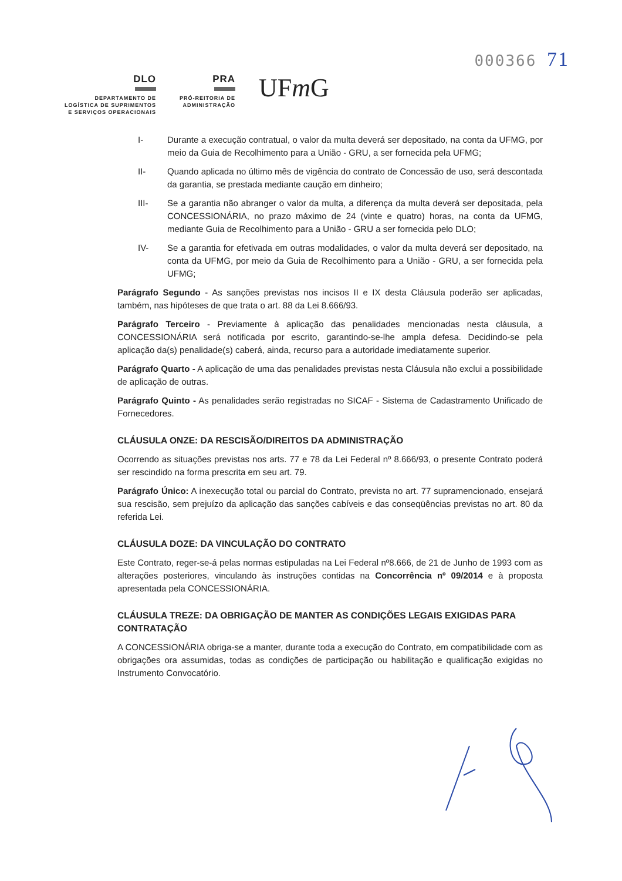000366 71
DLO
DEPARTAMENTO DE
LOGÍSTICA DE SUPRIMENTOS
E SERVIÇOS OPERACIONAIS
PRA
PRÓ-REITORIA DE
ADMINISTRAÇÃO
UFm G
I- Durante a execução contratual, o valor da multa deverá ser depositado, na conta da UFMG, por meio da Guia de Recolhimento para a União - GRU, a ser fornecida pela UFMG;
II- Quando aplicada no último mês de vigência do contrato de Concessão de uso, será descontada da garantia, se prestada mediante caução em dinheiro;
III- Se a garantia não abranger o valor da multa, a diferença da multa deverá ser depositada, pela CONCESSIONÁRIA, no prazo máximo de 24 (vinte e quatro) horas, na conta da UFMG, mediante Guia de Recolhimento para a União - GRU a ser fornecida pelo DLO;
IV- Se a garantia for efetivada em outras modalidades, o valor da multa deverá ser depositado, na conta da UFMG, por meio da Guia de Recolhimento para a União - GRU, a ser fornecida pela UFMG;
Parágrafo Segundo - As sanções previstas nos incisos II e IX desta Cláusula poderão ser aplicadas, também, nas hipóteses de que trata o art. 88 da Lei 8.666/93.
Parágrafo Terceiro - Previamente à aplicação das penalidades mencionadas nesta cláusula, a CONCESSIONÁRIA será notificada por escrito, garantindo-se-lhe ampla defesa. Decidindo-se pela aplicação da(s) penalidade(s) caberá, ainda, recurso para a autoridade imediatamente superior.
Parágrafo Quarto - A aplicação de uma das penalidades previstas nesta Cláusula não exclui a possibilidade de aplicação de outras.
Parágrafo Quinto - As penalidades serão registradas no SICAF - Sistema de Cadastramento Unificado de Fornecedores.
CLÁUSULA ONZE: DA RESCISÃO/DIREITOS DA ADMINISTRAÇÃO
Ocorrendo as situações previstas nos arts. 77 e 78 da Lei Federal nº 8.666/93, o presente Contrato poderá ser rescindido na forma prescrita em seu art. 79.
Parágrafo Único: A inexecução total ou parcial do Contrato, prevista no art. 77 supramencionado, ensejará sua rescisão, sem prejuízo da aplicação das sanções cabíveis e das conseqüências previstas no art. 80 da referida Lei.
CLÁUSULA DOZE: DA VINCULAÇÃO DO CONTRATO
Este Contrato, reger-se-á pelas normas estipuladas na Lei Federal nº8.666, de 21 de Junho de 1993 com as alterações posteriores, vinculando às instruções contidas na Concorrência nº 09/2014 e à proposta apresentada pela CONCESSIONÁRIA.
CLÁUSULA TREZE: DA OBRIGAÇÃO DE MANTER AS CONDIÇÕES LEGAIS EXIGIDAS PARA CONTRATAÇÃO
A CONCESSIONÁRIA obriga-se a manter, durante toda a execução do Contrato, em compatibilidade com as obrigações ora assumidas, todas as condições de participação ou habilitação e qualificação exigidas no Instrumento Convocatório.